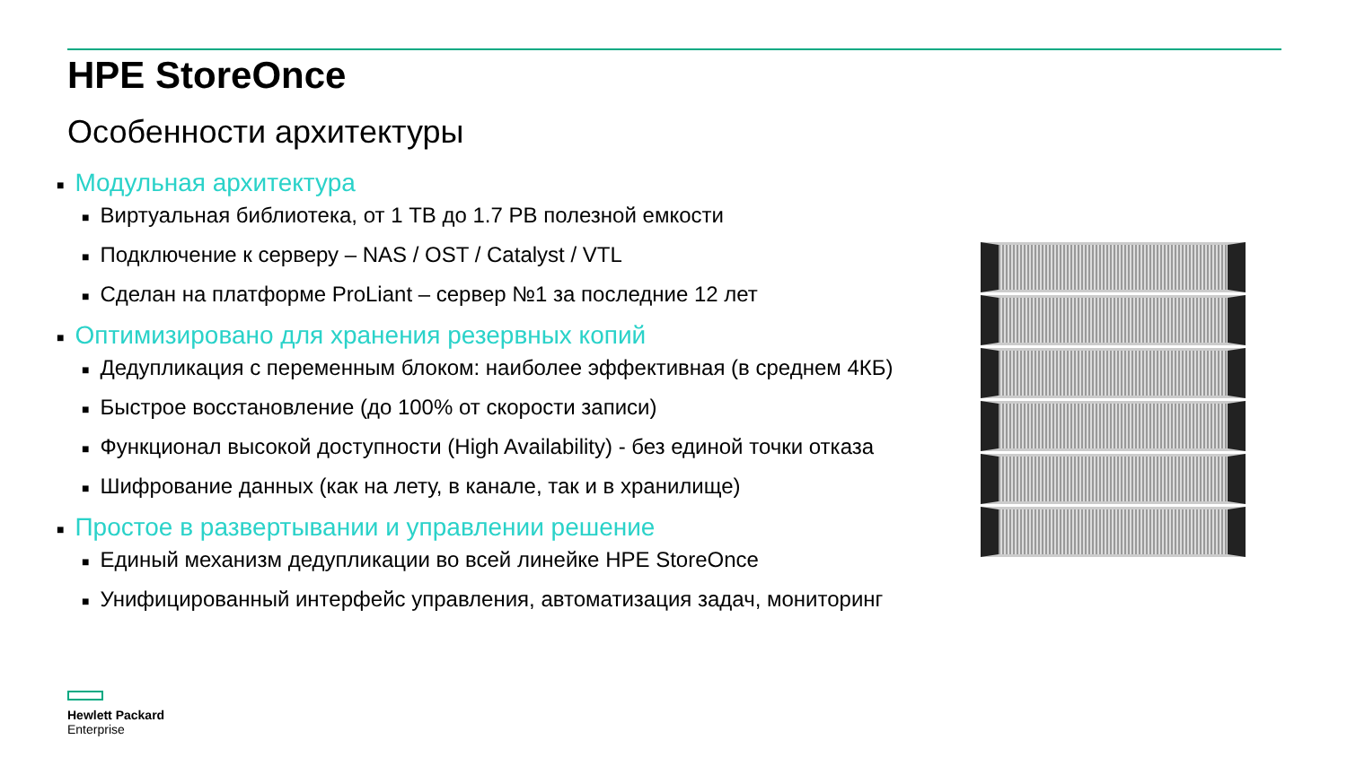HPE StoreOnce
Особенности архитектуры
■ Модульная архитектура
■ Виртуальная библиотека, от 1 TB до 1.7 PB полезной емкости
■ Подключение к серверу – NAS / OST / Catalyst / VTL
■ Сделан на платформе ProLiant – сервер №1 за последние 12 лет
■ Оптимизировано для хранения резервных копий
■ Дедупликация с переменным блоком: наиболее эффективная (в среднем 4КБ)
■ Быстрое восстановление (до 100% от скорости записи)
■ Функционал высокой доступности (High Availability) - без единой точки отказа
■ Шифрование данных (как на лету, в канале, так и в хранилище)
■ Простое в развертывании и управлении решение
■ Единый механизм дедупликации во всей линейке HPE StoreOnce
■ Унифицированный интерфейс управления, автоматизация задач, мониторинг
Hewlett Packard
Enterprise